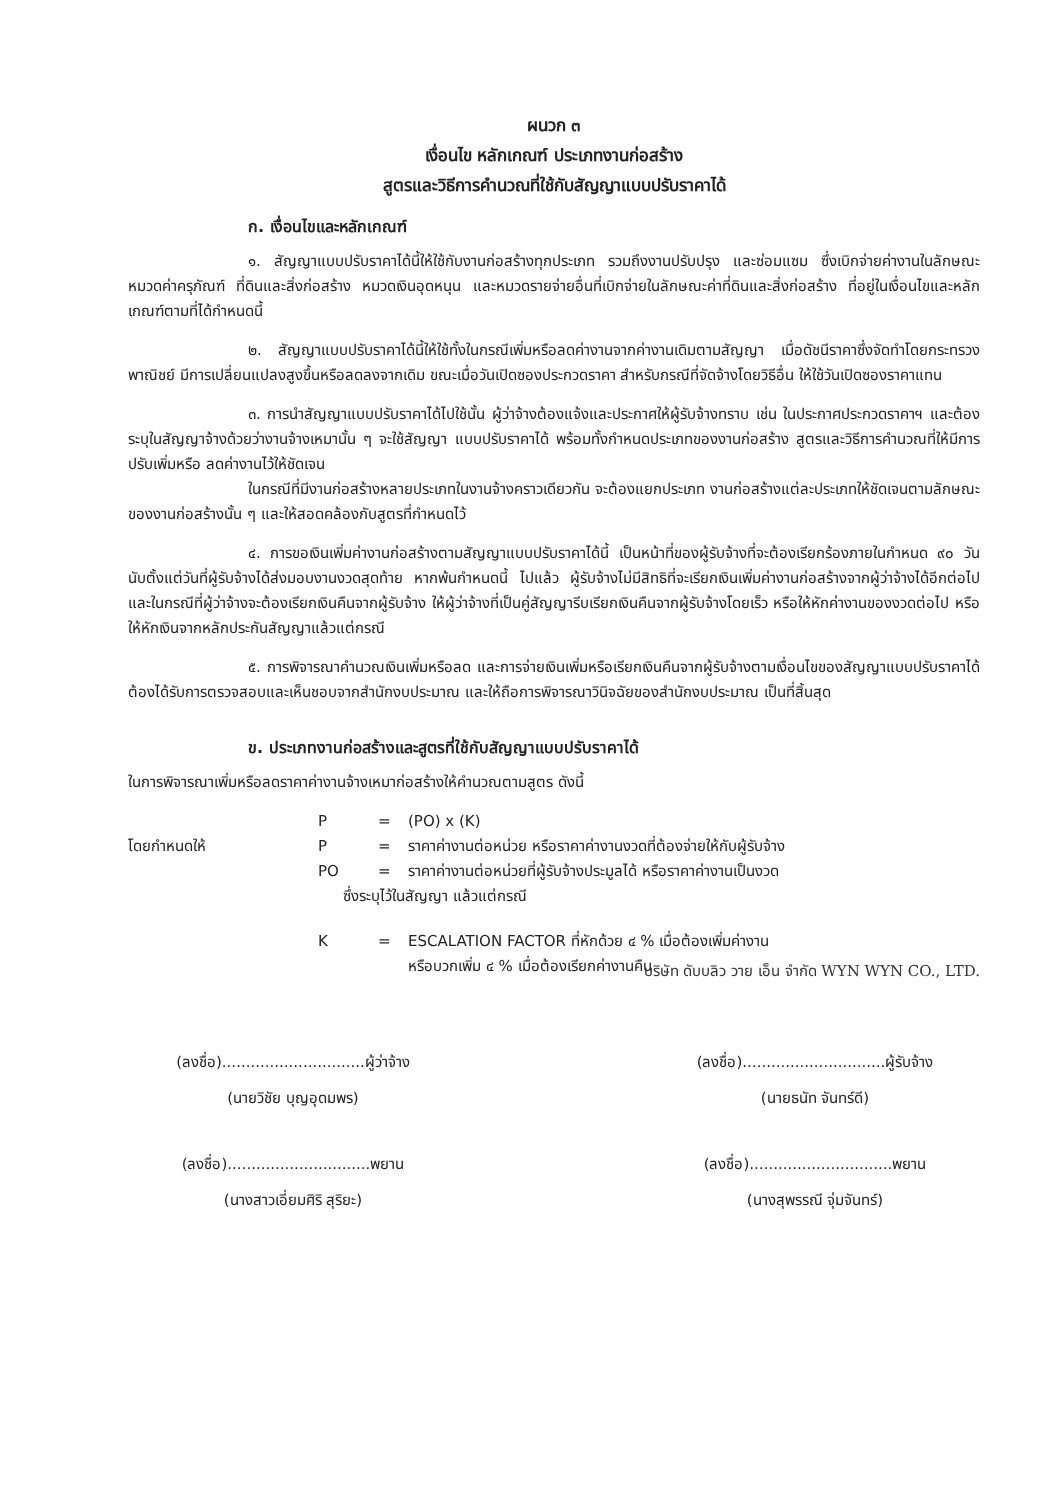ผนวก ๓
เงื่อนไข หลักเกณฑ์ ประเภทงานก่อสร้าง
สูตรและวิธีการคำนวณที่ใช้กับสัญญาแบบปรับราคาได้
ก. เงื่อนไขและหลักเกณฑ์
๑. สัญญาแบบปรับราคาได้นี้ให้ใช้กับงานก่อสร้างทุกประเภท รวมถึงงานปรับปรุง และซ่อมแซม ซึ่งเบิกจ่ายค่างานในลักษณะหมวดค่าครุภัณฑ์ ที่ดินและสิ่งก่อสร้าง หมวดเงินอุดหนุน และหมวดรายจ่ายอื่นที่เบิกจ่ายในลักษณะค่าที่ดินและสิ่งก่อสร้าง ที่อยู่ในเงื่อนไขและหลักเกณฑ์ตามที่ได้กำหนดนี้
๒. สัญญาแบบปรับราคาได้นี้ให้ใช้ทั้งในกรณีเพิ่มหรือลดค่างานจากค่างานเดิมตามสัญญา เมื่อดัชนีราคาซึ่งจัดทำโดยกระทรวงพาณิชย์ มีการเปลี่ยนแปลงสูงขึ้นหรือลดลงจากเดิม ขณะเมื่อวันเปิดซองประกวดราคา สำหรับกรณีที่จัดจ้างโดยวิธีอื่น ให้ใช้วันเปิดซองราคาแทน
๓. การนำสัญญาแบบปรับราคาได้ไปใช้นั้น ผู้ว่าจ้างต้องแจ้งและประกาศให้ผู้รับจ้างทราบ เช่น ในประกาศประกวดราคาฯ และต้องระบุในสัญญาจ้างด้วยว่างานจ้างเหมานั้น ๆ จะใช้สัญญา แบบปรับราคาได้ พร้อมทั้งกำหนดประเภทของงานก่อสร้าง สูตรและวิธีการคำนวณที่ให้มีการปรับเพิ่มหรือ ลดค่างานไว้ให้ชัดเจน
ในกรณีที่มีงานก่อสร้างหลายประเภทในงานจ้างคราวเดียวกัน จะต้องแยกประเภท งานก่อสร้างแต่ละประเภทให้ชัดเจนตามลักษณะของงานก่อสร้างนั้น ๆ และให้สอดคล้องกับสูตรที่กำหนดไว้
๔. การขอเงินเพิ่มค่างานก่อสร้างตามสัญญาแบบปรับราคาได้นี้ เป็นหน้าที่ของผู้รับจ้างที่จะต้องเรียกร้องภายในกำหนด ๙๐ วัน นับตั้งแต่วันที่ผู้รับจ้างได้ส่งมอบงานงวดสุดท้าย หากพ้นกำหนดนี้ ไปแล้ว ผู้รับจ้างไม่มีสิทธิที่จะเรียกเงินเพิ่มค่างานก่อสร้างจากผู้ว่าจ้างได้อีกต่อไป และในกรณีที่ผู้ว่าจ้างจะต้องเรียกเงินคืนจากผู้รับจ้าง ให้ผู้ว่าจ้างที่เป็นคู่สัญญารีบเรียกเงินคืนจากผู้รับจ้างโดยเร็ว หรือให้หักค่างานของงวดต่อไป หรือให้หักเงินจากหลักประกันสัญญาแล้วแต่กรณี
๕. การพิจารณาคำนวณเงินเพิ่มหรือลด และการจ่ายเงินเพิ่มหรือเรียกเงินคืนจากผู้รับจ้างตามเงื่อนไขของสัญญาแบบปรับราคาได้ ต้องได้รับการตรวจสอบและเห็นชอบจากสำนักงบประมาณ และให้ถือการพิจารณาวินิจฉัยของสำนักงบประมาณ เป็นที่สิ้นสุด
ข. ประเภทงานก่อสร้างและสูตรที่ใช้กับสัญญาแบบปรับราคาได้
ในการพิจารณาเพิ่มหรือลดราคาค่างานจ้างเหมาก่อสร้างให้คำนวณตามสูตร ดังนี้
P = (PO) x (K)
โดยกำหนดให้ P = ราคาค่างานต่อหน่วย หรือราคาค่างานงวดที่ต้องจ่ายให้กับผู้รับจ้าง
PO = ราคาค่างานต่อหน่วยที่ผู้รับจ้างประมูลได้ หรือราคาค่างานเป็นงวด
ซึ่งระบุไว้ในสัญญา แล้วแต่กรณี
K = ESCALATION FACTOR ที่หักด้วย ๔ % เมื่อต้องเพิ่มค่างาน
หรือบวกเพิ่ม ๔ % เมื่อต้องเรียกค่างานคืน
บริษัท ดับบลิว วาย เอ็น จำกัด WYN WYN CO., LTD.
(ลงชื่อ)..............................ผู้ว่าจ้าง
(นายวิชัย บุญอุดมพร)
(ลงชื่อ)..............................ผู้รับจ้าง
(นายธนัท จันทร์ดี)
(ลงชื่อ)..............................พยาน
(นางสาวเอี่ยมศิริ สุริยะ)
(ลงชื่อ)..............................พยาน
(นางสุพรรณี จุ่มจันทร์)